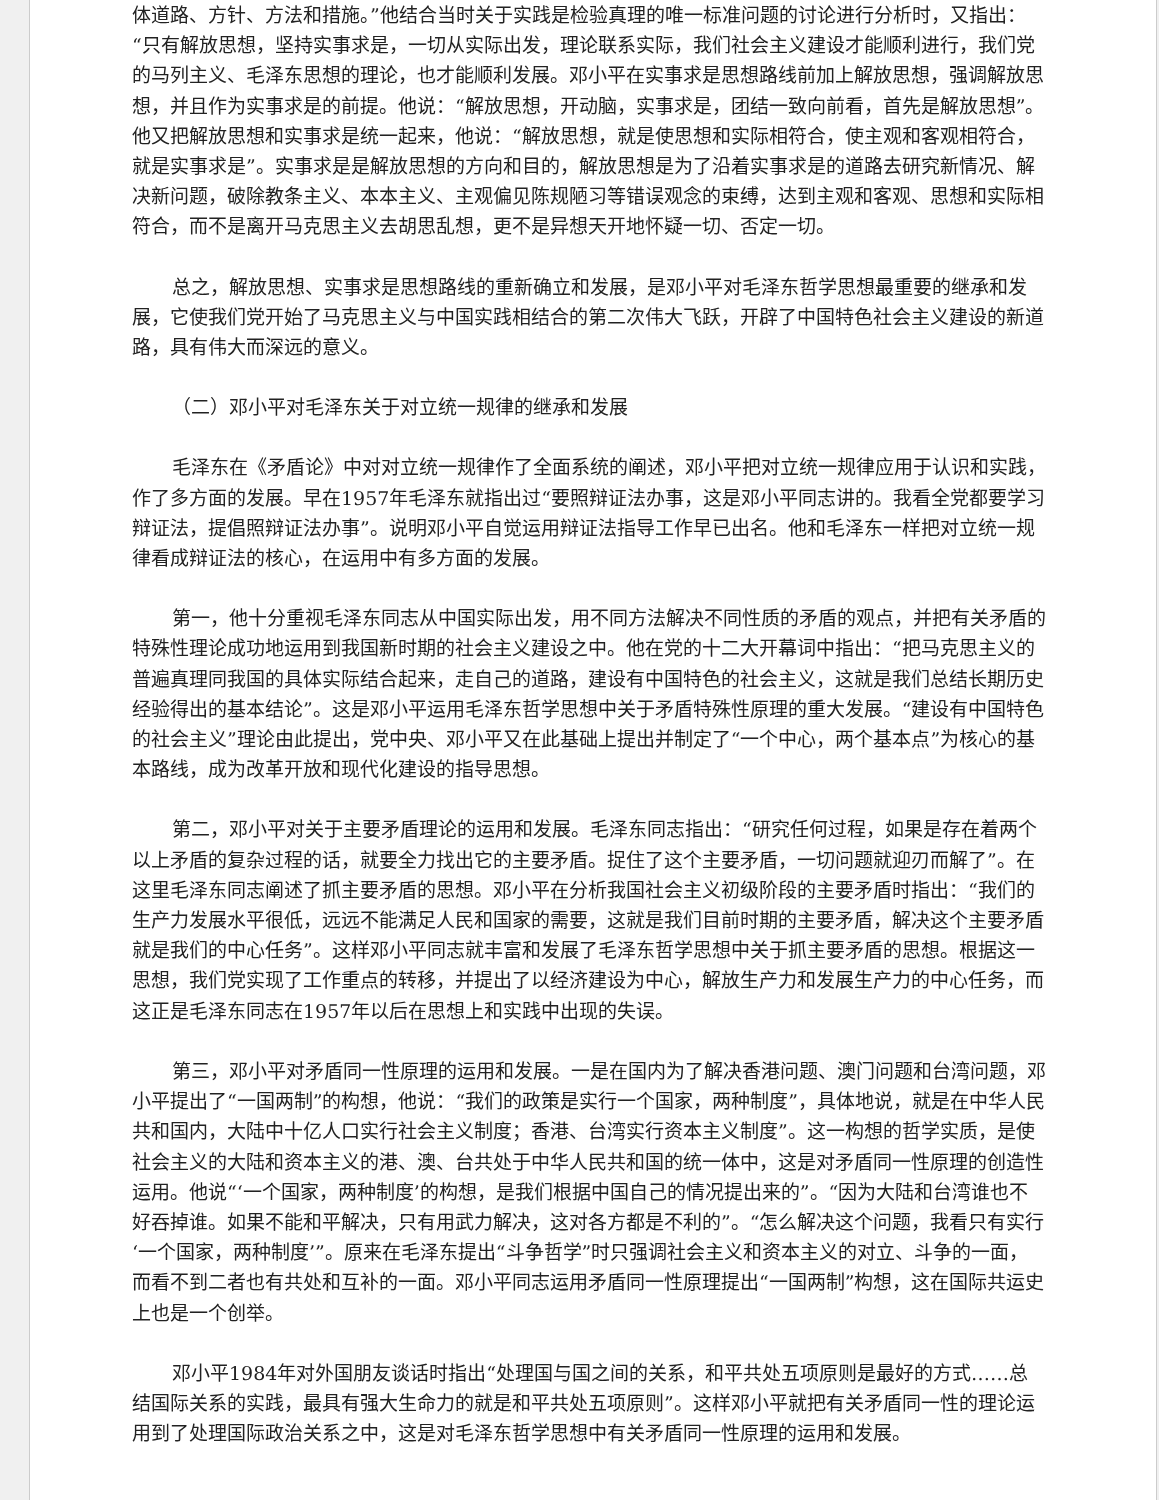体道路、方针、方法和措施。”他结合当时关于实践是检验真理的唯一标准问题的讨论进行分析时，又指出：“只有解放思想，坚持实事求是，一切从实际出发，理论联系实际，我们社会主义建设才能顺利进行，我们党的马列主义、毛泽东思想的理论，也才能顺利发展。邓小平在实事求是思想路线前加上解放思想，强调解放思想，并且作为实事求是的前提。他说：“解放思想，开动脑，实事求是，团结一致向前看，首先是解放思想”。他又把解放思想和实事求是统一起来，他说：“解放思想，就是使思想和实际相符合，使主观和客观相符合，就是实事求是”。实事求是是解放思想的方向和目的，解放思想是为了沿着实事求是的道路去研究新情况、解决新问题，破除教条主义、本本主义、主观偏见陈规陋习等错误观念的束缚，达到主观和客观、思想和实际相符合，而不是离开马克思主义去胡思乱想，更不是异想天开地怀疑一切、否定一切。
总之，解放思想、实事求是思想路线的重新确立和发展，是邓小平对毛泽东哲学思想最重要的继承和发展，它使我们党开始了马克思主义与中国实践相结合的第二次伟大飞跃，开辟了中国特色社会主义建设的新道路，具有伟大而深远的意义。
（二）邓小平对毛泽东关于对立统一规律的继承和发展
毛泽东在《矛盾论》中对对立统一规律作了全面系统的阐述，邓小平把对立统一规律应用于认识和实践，作了多方面的发展。早在1957年毛泽东就指出过“要照辩证法办事，这是邓小平同志讲的。我看全党都要学习辩证法，提倡照辩证法办事”。说明邓小平自觉运用辩证法指导工作早已出名。他和毛泽东一样把对立统一规律看成辩证法的核心，在运用中有多方面的发展。
第一，他十分重视毛泽东同志从中国实际出发，用不同方法解决不同性质的矛盾的观点，并把有关矛盾的特殊性理论成功地运用到我国新时期的社会主义建设之中。他在党的十二大开幕词中指出：“把马克思主义的普遍真理同我国的具体实际结合起来，走自己的道路，建设有中国特色的社会主义，这就是我们总结长期历史经验得出的基本结论”。这是邓小平运用毛泽东哲学思想中关于矛盾特殊性原理的重大发展。“建设有中国特色的社会主义”理论由此提出，党中央、邓小平又在此基础上提出并制定了“一个中心，两个基本点”为核心的基本路线，成为改革开放和现代化建设的指导思想。
第二，邓小平对关于主要矛盾理论的运用和发展。毛泽东同志指出：“研究任何过程，如果是存在着两个以上矛盾的复杂过程的话，就要全力找出它的主要矛盾。捉住了这个主要矛盾，一切问题就迎刃而解了”。在这里毛泽东同志阐述了抓主要矛盾的思想。邓小平在分析我国社会主义初级阶段的主要矛盾时指出：“我们的生产力发展水平很低，远远不能满足人民和国家的需要，这就是我们目前时期的主要矛盾，解决这个主要矛盾就是我们的中心任务”。这样邓小平同志就丰富和发展了毛泽东哲学思想中关于抓主要矛盾的思想。根据这一思想，我们党实现了工作重点的转移，并提出了以经济建设为中心，解放生产力和发展生产力的中心任务，而这正是毛泽东同志在1957年以后在思想上和实践中出现的失误。
第三，邓小平对矛盾同一性原理的运用和发展。一是在国内为了解决香港问题、澳门问题和台湾问题，邓小平提出了“一国两制”的构想，他说：“我们的政策是实行一个国家，两种制度”，具体地说，就是在中华人民共和国内，大陆中十亿人口实行社会主义制度；香港、台湾实行资本主义制度”。这一构想的哲学实质，是使社会主义的大陆和资本主义的港、澳、台共处于中华人民共和国的统一体中，这是对矛盾同一性原理的创造性运用。他说“‘一个国家，两种制度’的构想，是我们根据中国自己的情况提出来的”。“因为大陆和台湾谁也不好吞掉谁。如果不能和平解决，只有用武力解决，这对各方都是不利的”。“怎么解决这个问题，我看只有实行‘一个国家，两种制度’”。原来在毛泽东提出“斗争哲学”时只强调社会主义和资本主义的对立、斗争的一面，而看不到二者也有共处和互补的一面。邓小平同志运用矛盾同一性原理提出“一国两制”构想，这在国际共运史上也是一个创举。
邓小平1984年对外国朋友谈话时指出“处理国与国之间的关系，和平共处五项原则是最好的方式……总结国际关系的实践，最具有强大生命力的就是和平共处五项原则”。这样邓小平就把有关矛盾同一性的理论运用到了处理国际政治关系之中，这是对毛泽东哲学思想中有关矛盾同一性原理的运用和发展。